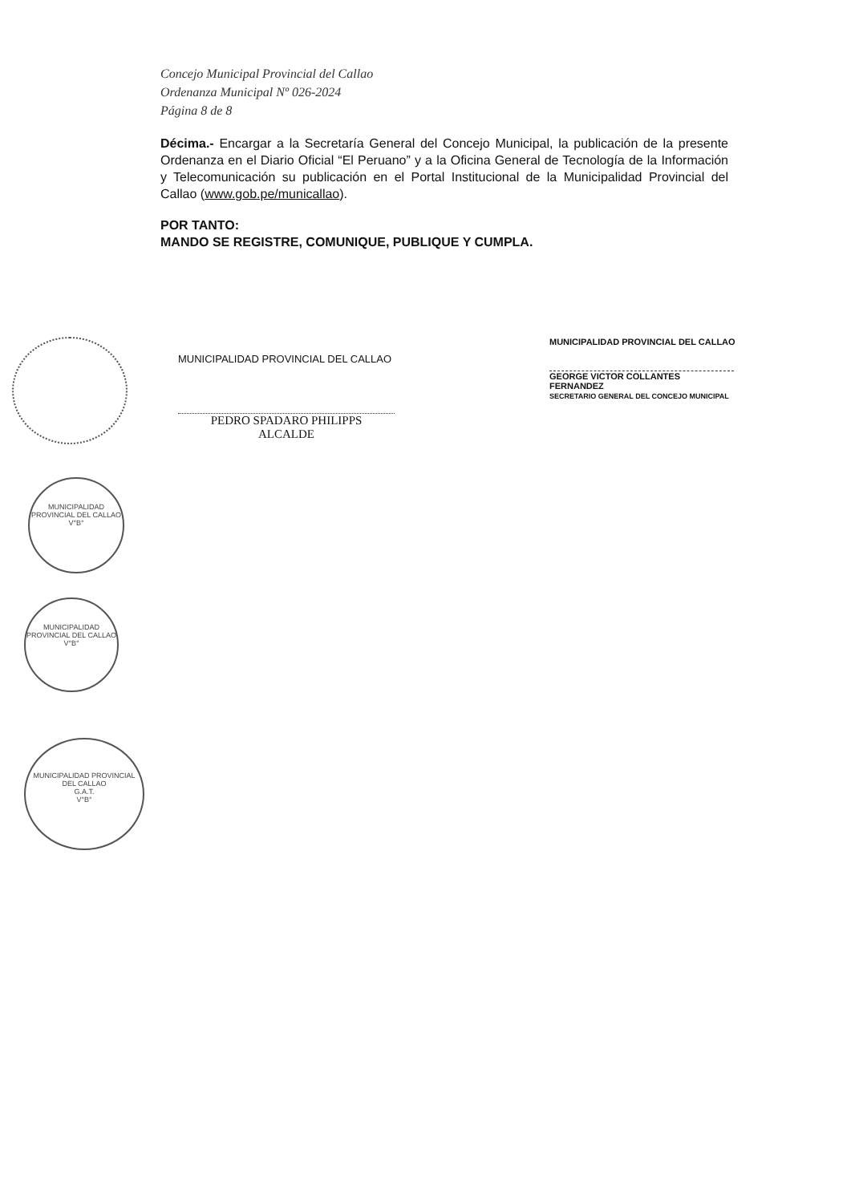Concejo Municipal Provincial del Callao
Ordenanza Municipal Nº 026-2024
Página 8 de 8
Décima.- Encargar a la Secretaría General del Concejo Municipal, la publicación de la presente Ordenanza en el Diario Oficial “El Peruano” y a la Oficina General de Tecnología de la Información y Telecomunicación su publicación en el Portal Institucional de la Municipalidad Provincial del Callao (www.gob.pe/municallao).
POR TANTO:
MANDO SE REGISTRE, COMUNIQUE, PUBLIQUE Y CUMPLA.
MUNICIPALIDAD PROVINCIAL DEL CALLAO
PEDRO SPADARO PHILIPPS
ALCALDE
MUNICIPALIDAD PROVINCIAL DEL CALLAO
GEORGE VICTOR COLLANTES FERNANDEZ
SECRETARIO GENERAL DEL CONCEJO MUNICIPAL
MUNICIPALIDAD PROVINCIAL DEL CALLAO
V°B°
MUNICIPALIDAD PROVINCIAL DEL CALLAO
V°B°
MUNICIPALIDAD PROVINCIAL DEL CALLAO
G.A.T.
V°B°